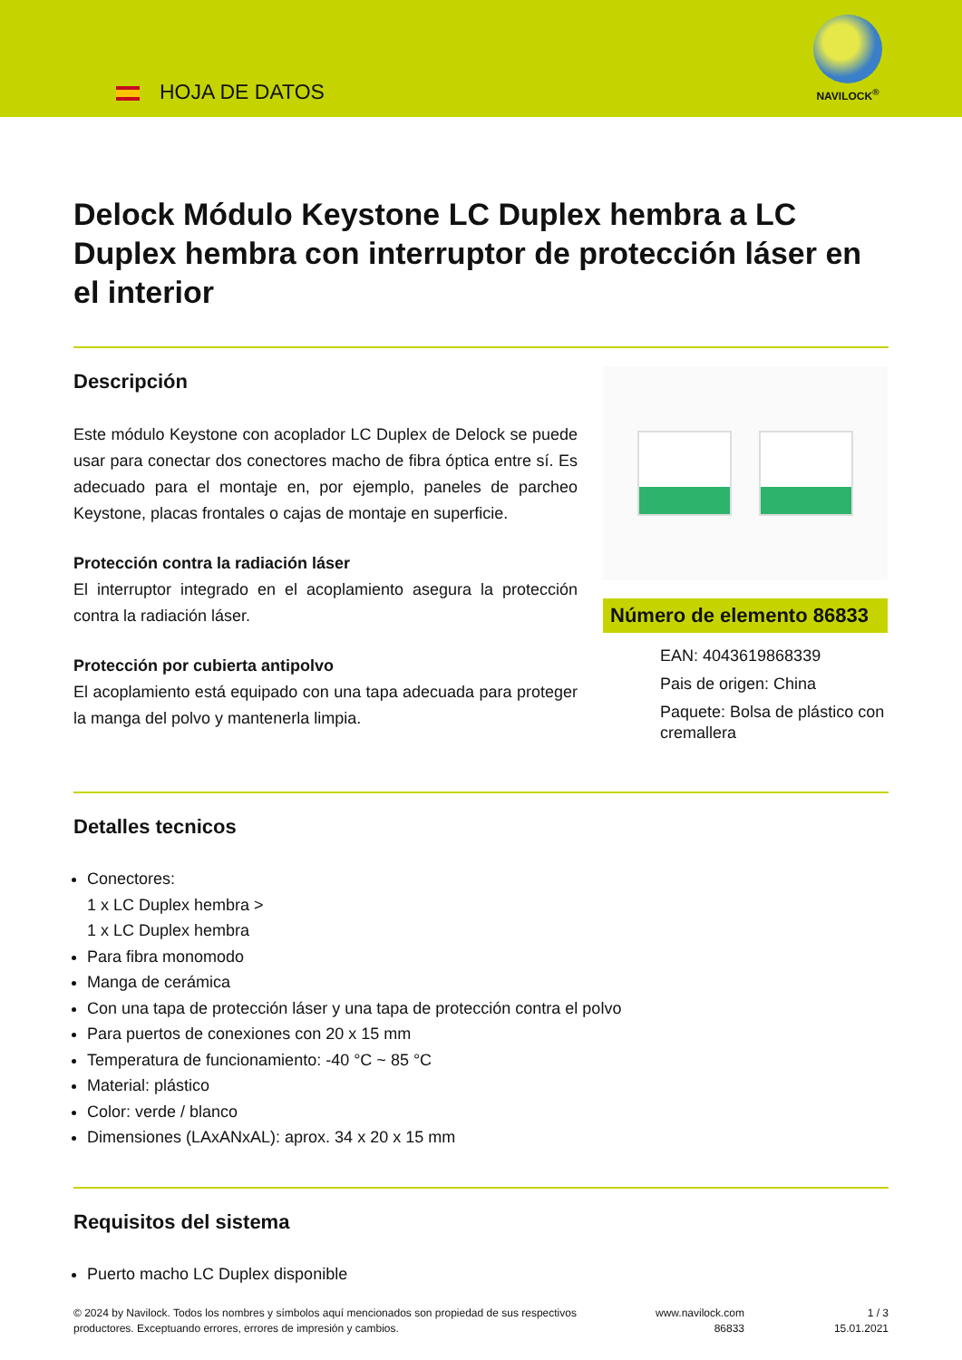HOJA DE DATOS
NAVILOCK<sup>®</sup>
Delock Módulo Keystone LC Duplex hembra a LC Duplex hembra con interruptor de protección láser en el interior
Descripción
Este módulo Keystone con acoplador LC Duplex de Delock se puede usar para conectar dos conectores macho de fibra óptica entre sí. Es adecuado para el montaje en, por ejemplo, paneles de parcheo Keystone, placas frontales o cajas de montaje en superficie.
Protección contra la radiación láser
El interruptor integrado en el acoplamiento asegura la protección contra la radiación láser.
Protección por cubierta antipolvo
El acoplamiento está equipado con una tapa adecuada para proteger la manga del polvo y mantenerla limpia.
Número de elemento 86833
EAN: 4043619868339
Pais de origen: China
Paquete: Bolsa de plástico con cremallera
Detalles tecnicos
Conectores:
1 x LC Duplex hembra >
1 x LC Duplex hembra
Para fibra monomodo
Manga de cerámica
Con una tapa de protección láser y una tapa de protección contra el polvo
Para puertos de conexiones con 20 x 15 mm
Temperatura de funcionamiento: -40 °C ~ 85 °C
Material: plástico
Color: verde / blanco
Dimensiones (LAxANxAL): aprox. 34 x 20 x 15 mm
Requisitos del sistema
Puerto macho LC Duplex disponible
© 2024 by Navilock. Todos los nombres y símbolos aquí mencionados son propiedad de sus respectivos productores. Exceptuando errores, errores de impresión y cambios.
www.navilock.com
86833
1 / 3
15.01.2021